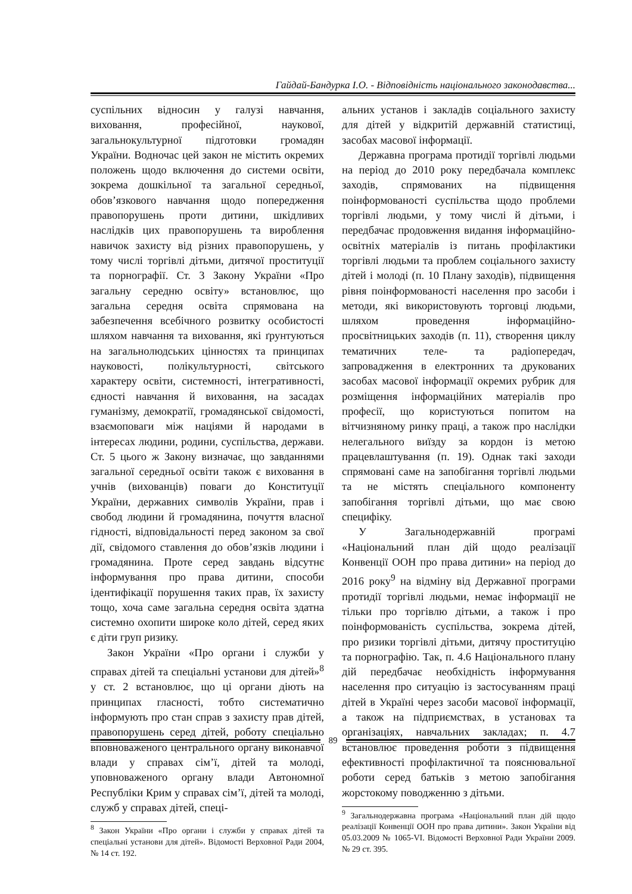Гайдай-Бандурка І.О. - Відповідність національного законодавства...
суспільних відносин у галузі навчання, виховання, професійної, наукової, загальнокультурної підготовки громадян України. Водночас цей закон не містить окремих положень щодо включення до системи освіти, зокрема дошкільної та загальної середньої, обов’язкового навчання щодо попередження правопорушень проти дитини, шкідливих наслідків цих правопорушень та вироблення навичок захисту від різних правопорушень, у тому числі торгівлі дітьми, дитячої проституції та порнографії. Ст. 3 Закону України «Про загальну середню освіту» встановлює, що загальна середня освіта спрямована на забезпечення всебічного розвитку особистості шляхом навчання та виховання, які ґрунтуються на загальнолюдських цінностях та принципах науковості, полікультурності, світського характеру освіти, системності, інтегративності, єдності навчання й виховання, на засадах гуманізму, демократії, громадянської свідомості, взаємоповаги між націями й народами в інтересах людини, родини, суспільства, держави. Ст. 5 цього ж Закону визначає, що завданнями загальної середньої освіти також є виховання в учнів (вихованців) поваги до Конституції України, державних символів України, прав і свобод людини й громадянина, почуття власної гідності, відповідальності перед законом за свої дії, свідомого ставлення до обов’язків людини і громадянина. Проте серед завдань відсутнє інформування про права дитини, способи ідентифікації порушення таких прав, їх захисту тощо, хоча саме загальна середня освіта здатна системно охопити широке коло дітей, серед яких є діти груп ризику.
Закон України «Про органи і служби у справах дітей та спеціальні установи для дітей»<sup>8</sup> у ст. 2 встановлює, що ці органи діють на принципах гласності, тобто систематично інформують про стан справ з захисту прав дітей, правопорушень серед дітей, роботу спеціально вповноваженого центрального органу виконавчої влади у справах сім’ї, дітей та молоді, уповноваженого органу влади Автономної Республіки Крим у справах сім’ї, дітей та молоді, служб у справах дітей, спеці-
<sup>8</sup> Закон України «Про органи і служби у справах дітей та спеціальні установи для дітей». Відомості Верховної Ради 2004, № 14 ст. 192.
альних установ і закладів соціального захисту для дітей у відкритій державній статистиці, засобах масової інформації.
Державна програма протидії торгівлі людьми на період до 2010 року передбачала комплекс заходів, спрямованих на підвищення поінформованості суспільства щодо проблеми торгівлі людьми, у тому числі й дітьми, і передбачає продовження видання інформаційно-освітніх матеріалів із питань профілактики торгівлі людьми та проблем соціального захисту дітей і молоді (п. 10 Плану заходів), підвищення рівня поінформованості населення про засоби і методи, які використовують торговці людьми, шляхом проведення інформаційно-просвітницьких заходів (п. 11), створення циклу тематичних теле- та радіопередач, запровадження в електронних та друкованих засобах масової інформації окремих рубрик для розміщення інформаційних матеріалів про професії, що користуються попитом на вітчизняному ринку праці, а також про наслідки нелегального виїзду за кордон із метою працевлаштування (п. 19). Однак такі заходи спрямовані саме на запобігання торгівлі людьми та не містять спеціального компоненту запобігання торгівлі дітьми, що має свою специфіку.
У Загальнодержавній програмі «Національний план дій щодо реалізації Конвенції ООН про права дитини» на період до 2016 року<sup>9</sup> на відміну від Державної програми протидії торгівлі людьми, немає інформації не тільки про торгівлю дітьми, а також і про поінформованість суспільства, зокрема дітей, про ризики торгівлі дітьми, дитячу проституцію та порнографію. Так, п. 4.6 Національного плану дій передбачає необхідність інформування населення про ситуацію із застосуванням праці дітей в Україні через засоби масової інформації, а також на підприємствах, в установах та організаціях, навчальних закладах; п. 4.7 встановлює проведення роботи з підвищення ефективності профілактичної та пояснювальної роботи серед батьків з метою запобігання жорстокому поводженню з дітьми.
<sup>9</sup> Загальнодержавна програма «Національний план дій щодо реалізації Конвенції ООН про права дитини». Закон України від 05.03.2009 № 1065-VI. Відомості Верховної Ради України 2009. № 29 ст. 395.
89